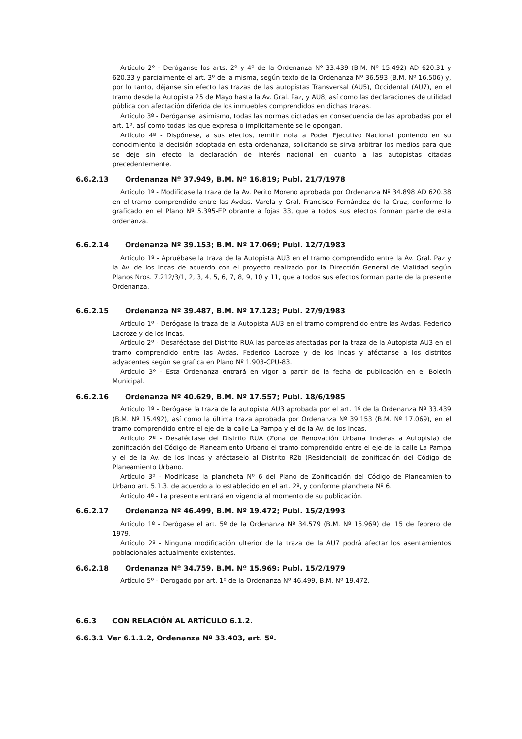Artículo 2º - Deróganse los arts. 2º y 4º de la Ordenanza Nº 33.439 (B.M. Nº 15.492) AD 620.31 y 620.33 y parcialmente el art. 3º de la misma, según texto de la Ordenanza Nº 36.593 (B.M. Nº 16.506) y, por lo tanto, déjanse sin efecto las trazas de las autopistas Transversal (AU5), Occidental (AU7), en el tramo desde la Autopista 25 de Mayo hasta la Av. Gral. Paz, y AU8, así como las declaraciones de utilidad pública con afectación diferida de los inmuebles comprendidos en dichas trazas.
Artículo 3º - Deróganse, asimismo, todas las normas dictadas en consecuencia de las aprobadas por el art. 1º, así como todas las que expresa o implícitamente se le opongan.
Artículo 4º - Dispónese, a sus efectos, remitir nota a Poder Ejecutivo Nacional poniendo en su conocimiento la decisión adoptada en esta ordenanza, solicitando se sirva arbitrar los medios para que se deje sin efecto la declaración de interés nacional en cuanto a las autopistas citadas precedentemente.
6.6.2.13 Ordenanza Nº 37.949, B.M. Nº 16.819; Publ. 21/7/1978
Artículo 1º - Modifícase la traza de la Av. Perito Moreno aprobada por Ordenanza Nº 34.898 AD 620.38 en el tramo comprendido entre las Avdas. Varela y Gral. Francisco Fernández de la Cruz, conforme lo graficado en el Plano Nº 5.395-EP obrante a fojas 33, que a todos sus efectos forman parte de esta ordenanza.
6.6.2.14 Ordenanza Nº 39.153; B.M. Nº 17.069; Publ. 12/7/1983
Artículo 1º - Apruébase la traza de la Autopista AU3 en el tramo comprendido entre la Av. Gral. Paz y la Av. de los Incas de acuerdo con el proyecto realizado por la Dirección General de Vialidad según Planos Nros. 7.212/3/1, 2, 3, 4, 5, 6, 7, 8, 9, 10 y 11, que a todos sus efectos forman parte de la presente Ordenanza.
6.6.2.15 Ordenanza Nº 39.487, B.M. Nº 17.123; Publ. 27/9/1983
Artículo 1º - Derógase la traza de la Autopista AU3 en el tramo comprendido entre las Avdas. Federico Lacroze y de los Incas.
Artículo 2º - Desaféctase del Distrito RUA las parcelas afectadas por la traza de la Autopista AU3 en el tramo comprendido entre las Avdas. Federico Lacroze y de los Incas y aféctanse a los distritos adyacentes según se grafica en Plano Nº 1.903-CPU-83.
Artículo 3º - Esta Ordenanza entrará en vigor a partir de la fecha de publicación en el Boletín Municipal.
6.6.2.16 Ordenanza Nº 40.629, B.M. Nº 17.557; Publ. 18/6/1985
Artículo 1º - Derógase la traza de la autopista AU3 aprobada por el art. 1º de la Ordenanza Nº 33.439 (B.M. Nº 15.492), así como la última traza aprobada por Ordenanza Nº 39.153 (B.M. Nº 17.069), en el tramo comprendido entre el eje de la calle La Pampa y el de la Av. de los Incas.
Artículo 2º - Desaféctase del Distrito RUA (Zona de Renovación Urbana linderas a Autopista) de zonificación del Código de Planeamiento Urbano el tramo comprendido entre el eje de la calle La Pampa y el de la Av. de los Incas y aféctaselo al Distrito R2b (Residencial) de zonificación del Código de Planeamiento Urbano.
Artículo 3º - Modifícase la plancheta Nº 6 del Plano de Zonificación del Código de Planeamien-to Urbano art. 5.1.3. de acuerdo a lo establecido en el art. 2º, y conforme plancheta Nº 6.
Artículo 4º - La presente entrará en vigencia al momento de su publicación.
6.6.2.17 Ordenanza Nº 46.499, B.M. Nº 19.472; Publ. 15/2/1993
Artículo 1º - Derógase el art. 5º de la Ordenanza Nº 34.579 (B.M. Nº 15.969) del 15 de febrero de 1979.
Artículo 2º - Ninguna modificación ulterior de la traza de la AU7 podrá afectar los asentamientos poblacionales actualmente existentes.
6.6.2.18 Ordenanza Nº 34.759, B.M. Nº 15.969; Publ. 15/2/1979
Artículo 5º - Derogado por art. 1º de la Ordenanza Nº 46.499, B.M. Nº 19.472.
6.6.3 CON RELACIÓN AL ARTÍCULO 6.1.2.
6.6.3.1 Ver 6.1.1.2, Ordenanza Nº 33.403, art. 5º.